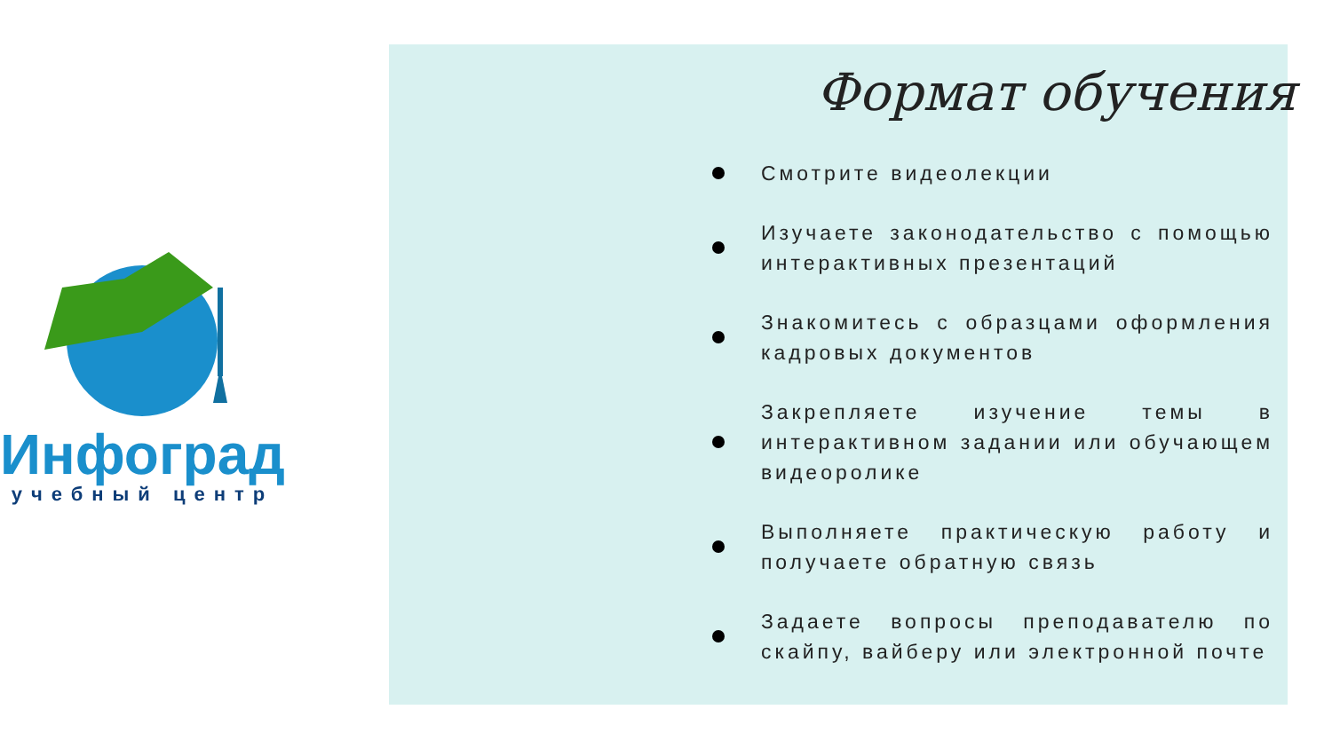Инфоград
учебный центр
Формат обучения
Смотрите видеолекции
Изучаете законодательство с помощью интерактивных презентаций
Знакомитесь с образцами оформления кадровых документов
Закрепляете изучение темы в интерактивном задании или обучающем видеоролике
Выполняете практическую работу и получаете обратную связь
Задаете вопросы преподавателю по скайпу, вайберу или электронной почте